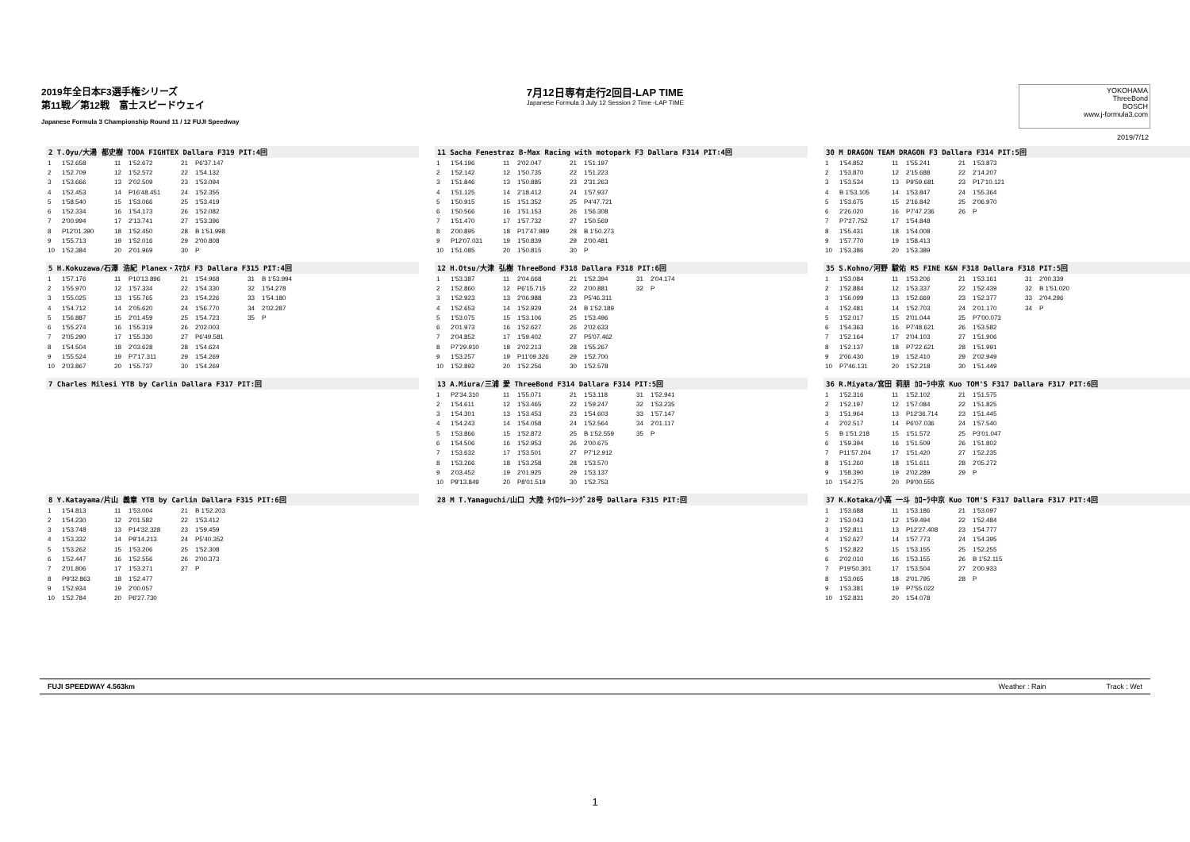2019年全日本F3選手権シリーズ
第11戦／第12戦　富士スピードウェイ
Japanese Formula 3 Championship Round 11 / 12 FUJI Speedway
7月12日専有走行2回目-LAP TIME
Japanese Formula 3 July 12 Session 2 Time -LAP TIME
YOKOHAMA
ThreeBond
BOSCH
www.j-formula3.com
2019/7/12
2 T.Oyu/大湯 都史樹 TODA FIGHTEX Dallara F319 PIT:4回
| 1 | 1'52.658 | 11 | 1'52.672 | 21 | P6'37.147 |
| 2 | 1'52.709 | 12 | 1'52.572 | 22 | 1'54.132 |
| 3 | 1'53.666 | 13 | 2'02.509 | 23 | 1'53.094 |
| 4 | 1'52.453 | 14 | P16'48.451 | 24 | 1'52.355 |
| 5 | 1'58.540 | 15 | 1'53.066 | 25 | 1'53.419 |
| 6 | 1'52.334 | 16 | 1'54.173 | 26 | 1'52.082 |
| 7 | 2'00.994 | 17 | 2'13.741 | 27 | 1'53.396 |
| 8 | P12'01.390 | 18 | 1'52.450 | 28 | B 1'51.998 |
| 9 | 1'55.713 | 19 | 1'52.016 | 29 | 2'00.808 |
| 10 | 1'52.384 | 20 | 2'01.969 | 30 | P |
11 Sacha Fenestraz B-Max Racing with motopark F3 Dallara F314 PIT:4回
| 1 | 1'54.196 | 11 | 2'02.047 | 21 | 1'51.197 |
| 2 | 1'52.142 | 12 | 1'50.735 | 22 | 1'51.223 |
| 3 | 1'51.846 | 13 | 1'50.885 | 23 | 2'31.263 |
| 4 | 1'51.125 | 14 | 2'18.412 | 24 | 1'57.937 |
| 5 | 1'50.915 | 15 | 1'51.352 | 25 | P4'47.721 |
| 6 | 1'50.566 | 16 | 1'51.153 | 26 | 1'56.308 |
| 7 | 1'51.470 | 17 | 1'57.732 | 27 | 1'50.569 |
| 8 | 2'00.895 | 18 | P17'47.989 | 28 | B 1'50.273 |
| 9 | P12'07.031 | 19 | 1'50.839 | 29 | 2'00.481 |
| 10 | 1'51.085 | 20 | 1'50.815 | 30 | P |
30 M DRAGON TEAM DRAGON F3 Dallara F314 PIT:5回
| 1 | 1'54.852 | 11 | 1'55.241 | 21 | 1'53.873 |
| 2 | 1'53.870 | 12 | 2'15.688 | 22 | 2'14.207 |
| 3 | 1'53.534 | 13 | P9'59.681 | 23 | P17'10.121 |
| 4 | B 1'53.105 | 14 | 1'53.847 | 24 | 1'55.364 |
| 5 | 1'53.675 | 15 | 2'16.842 | 25 | 2'06.970 |
| 6 | 2'26.020 | 16 | P7'47.236 | 26 | P |
| 7 | P7'27.752 | 17 | 1'54.848 | | |
| 8 | 1'55.431 | 18 | 1'54.008 | | |
| 9 | 1'57.770 | 19 | 1'58.413 | | |
| 10 | 1'53.386 | 20 | 1'53.389 | | |
5 H.Kokuzawa/石澤 浩紀 Planex・ｽﾏｶﾒ F3 Dallara F315 PIT:4回
| 1 | 1'57.176 | 11 | P10'13.896 | 21 | 1'54.968 | 31 | B 1'53.994 |
| 2 | 1'55.970 | 12 | 1'57.334 | 22 | 1'54.330 | 32 | 1'54.278 |
| 3 | 1'55.025 | 13 | 1'55.765 | 23 | 1'54.226 | 33 | 1'54.180 |
| 4 | 1'54.712 | 14 | 2'05.620 | 24 | 1'56.770 | 34 | 2'02.287 |
| 5 | 1'56.887 | 15 | 2'01.459 | 25 | 1'54.723 | 35 | P |
| 6 | 1'55.274 | 16 | 1'55.319 | 26 | 2'02.003 | | |
| 7 | 2'05.290 | 17 | 1'55.330 | 27 | P6'49.581 | | |
| 8 | 1'54.504 | 18 | 2'03.628 | 28 | 1'54.624 | | |
| 9 | 1'55.524 | 19 | P7'17.311 | 29 | 1'54.269 | | |
| 10 | 2'03.867 | 20 | 1'55.737 | 30 | 1'54.269 | | |
12 H.Otsu/大津 弘樹 ThreeBond F318 Dallara F318 PIT:6回
| 1 | 1'53.387 | 11 | 2'04.668 | 21 | 1'52.394 | 31 | 2'04.174 |
| 2 | 1'52.860 | 12 | P6'15.715 | 22 | 2'00.881 | 32 | P |
| 3 | 1'52.923 | 13 | 2'06.988 | 23 | P5'46.311 | | |
| 4 | 1'52.653 | 14 | 1'52.929 | 24 | B 1'52.189 | | |
| 5 | 1'53.075 | 15 | 1'53.106 | 25 | 1'53.496 | | |
| 6 | 2'01.973 | 16 | 1'52.627 | 26 | 2'02.633 | | |
| 7 | 2'04.852 | 17 | 1'59.402 | 27 | P5'07.462 | | |
| 8 | P7'29.910 | 18 | 2'02.213 | 28 | 1'55.267 | | |
| 9 | 1'53.257 | 19 | P11'09.326 | 29 | 1'52.700 | | |
| 10 | 1'52.892 | 20 | 1'52.256 | 30 | 1'52.578 | | |
35 S.Kohno/河野 駿佑 RS FINE K&N F318 Dallara F318 PIT:5回
| 1 | 1'53.084 | 11 | 1'53.206 | 21 | 1'53.161 | 31 | 2'00.339 |
| 2 | 1'52.884 | 12 | 1'53.337 | 22 | 1'52.439 | 32 | B 1'51.020 |
| 3 | 1'56.099 | 13 | 1'52.669 | 23 | 1'52.377 | 33 | 2'04.296 |
| 4 | 1'52.481 | 14 | 1'52.703 | 24 | 2'01.170 | 34 | P |
| 5 | 1'52.017 | 15 | 2'01.044 | 25 | P7'00.073 | | |
| 6 | 1'54.363 | 16 | P7'48.621 | 26 | 1'53.582 | | |
| 7 | 1'52.164 | 17 | 2'04.103 | 27 | 1'51.906 | | |
| 8 | 1'52.137 | 18 | P7'22.621 | 28 | 1'51.991 | | |
| 9 | 2'06.430 | 19 | 1'52.410 | 29 | 2'02.949 | | |
| 10 | P7'46.131 | 20 | 1'52.218 | 30 | 1'51.449 | | |
7 Charles Milesi YTB by Carlin Dallara F317 PIT:回
13 A.Miura/三浦 愛 ThreeBond F314 Dallara F314 PIT:5回
| 1 | P2'34.310 | 11 | 1'55.071 | 21 | 1'53.118 | 31 | 1'52.941 |
| 2 | 1'54.611 | 12 | 1'53.465 | 22 | 1'59.247 | 32 | 1'53.235 |
| 3 | 1'54.301 | 13 | 1'53.453 | 23 | 1'54.603 | 33 | 1'57.147 |
| 4 | 1'54.243 | 14 | 1'54.058 | 24 | 1'52.564 | 34 | 2'01.117 |
| 5 | 1'53.866 | 15 | 1'52.872 | 25 | B 1'52.559 | 35 | P |
| 6 | 1'54.506 | 16 | 1'52.953 | 26 | 2'00.675 | | |
| 7 | 1'53.632 | 17 | 1'53.501 | 27 | P7'12.912 | | |
| 8 | 1'53.266 | 18 | 1'53.258 | 28 | 1'53.570 | | |
| 9 | 2'03.452 | 19 | 2'01.925 | 29 | 1'53.137 | | |
| 10 | P9'13.849 | 20 | P8'01.519 | 30 | 1'52.753 | | |
36 R.Miyata/宮田 莉朋 ｶﾛｰﾗ中京 Kuo TOM'S F317 Dallara F317 PIT:6回
| 1 | 1'52.316 | 11 | 1'52.102 | 21 | 1'51.575 |
| 2 | 1'52.197 | 12 | 1'57.084 | 22 | 1'51.825 |
| 3 | 1'51.964 | 13 | P12'36.714 | 23 | 1'51.445 |
| 4 | 2'02.517 | 14 | P6'07.036 | 24 | 1'57.540 |
| 5 | B 1'51.218 | 15 | 1'51.572 | 25 | P3'01.047 |
| 6 | 1'59.394 | 16 | 1'51.509 | 26 | 1'51.802 |
| 7 | P11'57.204 | 17 | 1'51.420 | 27 | 1'52.235 |
| 8 | 1'51.260 | 18 | 1'51.611 | 28 | 2'05.272 |
| 9 | 1'58.390 | 19 | 2'02.289 | 29 | P |
| 10 | 1'54.275 | 20 | P9'00.555 | | |
8 Y.Katayama/片山 義章 YTB by Carlin Dallara F315 PIT:6回
| 1 | 1'54.813 | 11 | 1'53.004 | 21 | B 1'52.203 |
| 2 | 1'54.230 | 12 | 2'01.582 | 22 | 1'53.412 |
| 3 | 1'53.748 | 13 | P14'32.328 | 23 | 1'59.459 |
| 4 | 1'53.332 | 14 | P9'14.213 | 24 | P5'40.352 |
| 5 | 1'53.262 | 15 | 1'53.206 | 25 | 1'52.308 |
| 6 | 1'52.447 | 16 | 1'52.556 | 26 | 2'00.373 |
| 7 | 2'01.806 | 17 | 1'53.271 | 27 | P |
| 8 | P9'32.863 | 18 | 1'52.477 | | |
| 9 | 1'52.934 | 19 | 2'00.057 | | |
| 10 | 1'52.784 | 20 | P6'27.730 | | |
28 M T.Yamaguchi/山口 大陸 ﾀｲﾛｸﾚｰｼﾝｸﾞ28号 Dallara F315 PIT:回
37 K.Kotaka/小高 一斗 ｶﾛｰﾗ中京 Kuo TOM'S F317 Dallara F317 PIT:4回
| 1 | 1'53.688 | 11 | 1'53.186 | 21 | 1'53.097 |
| 2 | 1'53.043 | 12 | 1'59.494 | 22 | 1'52.484 |
| 3 | 1'52.811 | 13 | P12'27.408 | 23 | 1'54.777 |
| 4 | 1'52.627 | 14 | 1'57.773 | 24 | 1'54.395 |
| 5 | 1'52.822 | 15 | 1'53.155 | 25 | 1'52.255 |
| 6 | 2'02.010 | 16 | 1'53.155 | 26 | B 1'52.115 |
| 7 | P19'50.301 | 17 | 1'53.504 | 27 | 2'00.933 |
| 8 | 1'53.065 | 18 | 2'01.795 | 28 | P |
| 9 | 1'53.381 | 19 | P7'55.022 | | |
| 10 | 1'52.831 | 20 | 1'54.078 | | |
FUJI SPEEDWAY 4.563km Weather : Rain Track : Wet
1